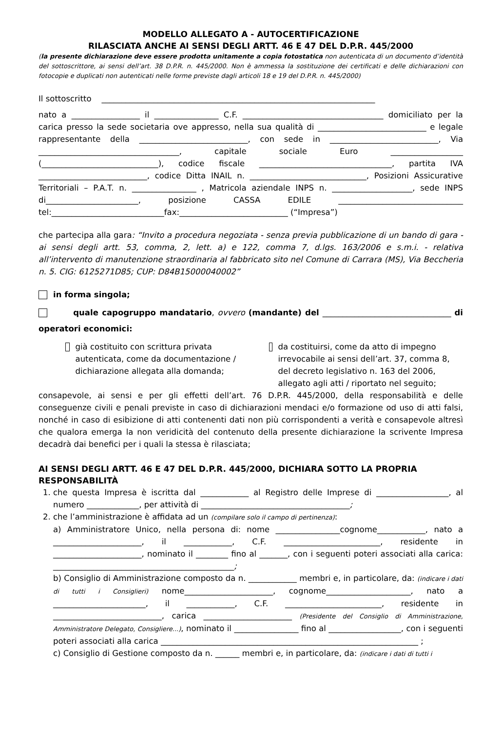MODELLO ALLEGATO A - AUTOCERTIFICAZIONE
RILASCIATA ANCHE AI SENSI DEGLI ARTT. 46 E 47 DEL D.P.R. 445/2000
(la presente dichiarazione deve essere prodotta unitamente a copia fotostatica non autenticata di un documento d’identità del sottoscrittore, ai sensi dell’art. 38 D.P.R. n. 445/2000. Non è ammessa la sostituzione dei certificati e delle dichiarazioni con fotocopie e duplicati non autenticati nelle forme previste dagli articoli 18 e 19 del D.P.R. n. 445/2000)
Il sottoscritto ____________________________________________________________________
nato a _________________ il ________________ C.F. ___________________________________ domiciliato per la carica presso la sede societaria ove appresso, nella sua qualità di ___________________________ e legale rappresentante della ___________________________, con sede in ___________________________, Via ___________________________________, capitale sociale Euro __________________ (_____________________________), codice fiscale _________________________________, partita IVA ___________________________, codice Ditta INAIL n. _____________________________, Posizioni Assicurative Territoriali – P.A.T. n. ________________ , Matricola aziendale INPS n. ____________________, sede INPS di_______________________, posizione CASSA EDILE _______________________________ tel:____________________________fax:___________________________ (“Impresa”)
che partecipa alla gara: “Invito a procedura negoziata - senza previa pubblicazione di un bando di gara - ai sensi degli artt. 53, comma, 2, lett. a) e 122, comma 7, d.lgs. 163/2006 e s.m.i. - relativa all’intervento di manutenzione straordinaria al fabbricato sito nel Comune di Carrara (MS), Via Beccheria n. 5. CIG: 6125271D85; CUP: D84B15000040002”
in forma singola;
quale capogruppo mandatario, ovvero (mandante) del ________________________________ di operatori economici:
già costituito con scrittura privata autenticata, come da documentazione / dichiarazione allegata alla domanda;
da costituirsi, come da atto di impegno irrevocabile ai sensi dell’art. 37, comma 8, del decreto legislativo n. 163 del 2006, allegato agli atti / riportato nel seguito;
consapevole, ai sensi e per gli effetti dell’art. 76 D.P.R. 445/2000, della responsabilità e delle conseguenze civili e penali previste in caso di dichiarazioni mendaci e/o formazione od uso di atti falsi, nonché in caso di esibizione di atti contenenti dati non più corrispondenti a verità e consapevole altresì che qualora emerga la non veridicità del contenuto della presente dichiarazione la scrivente Impresa decadrà dai benefici per i quali la stessa è rilasciata;
AI SENSI DEGLI ARTT. 46 E 47 DEL D.P.R. 445/2000, DICHIARA SOTTO LA PROPRIA RESPONSABILITÀ
1. che questa Impresa è iscritta dal ____________ al Registro delle Imprese di __________________, al numero _____________, per attività di _____________________________________;
2. che l’amministrazione è affidata ad un (compilare solo il campo di pertinenza):
a) Amministratore Unico, nella persona di: nome ________________cognome____________, nato a ______________________, il ____________, C.F. ________________________, residente in ______________________, nominato il ________ fino al _______, con i seguenti poteri associati alla carica: _____________________________________________;
b) Consiglio di Amministrazione composto da n. ____________ membri e, in particolare, da: (indicare i dati di tutti i Consiglieri) nome______________________, cognome_____________________, nato a _______________________, il ____________, C.F. ________________________, residente in ___________________________, carica ______________________ (Presidente del Consiglio di Amministrazione, Amministratore Delegato, Consigliere...), nominato il ________________ fino al __________________, con i seguenti poteri associati alla carica ________________________________________________________________ ;
c) Consiglio di Gestione composto da n. ______ membri e, in particolare, da: (indicare i dati di tutti i